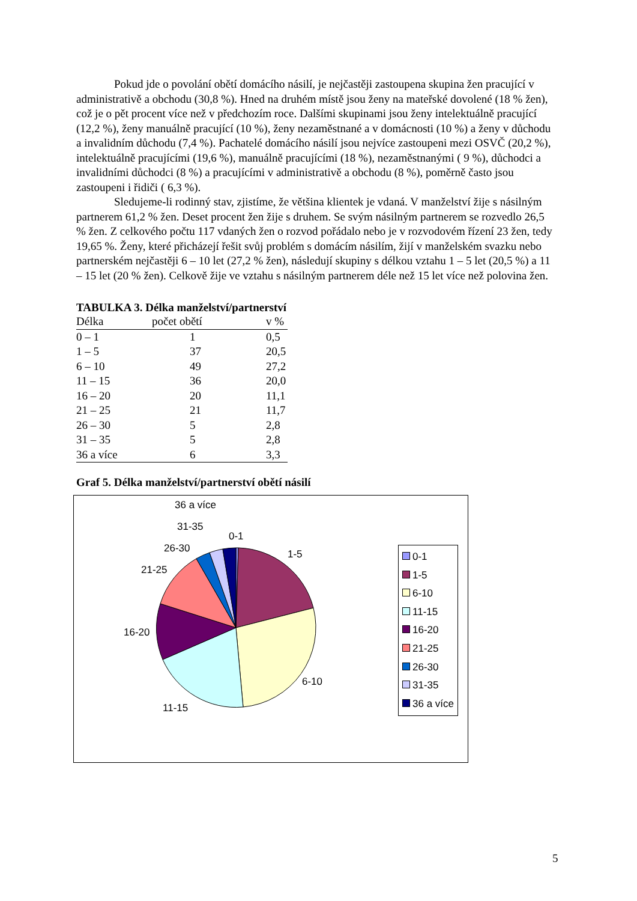Pokud jde o povolání obětí domácího násilí, je nejčastěji zastoupena skupina žen pracující v administrativě a obchodu (30,8 %). Hned na druhém místě jsou ženy na mateřské dovolené (18 % žen), což je o pět procent více než v předchozím roce. Dalšími skupinami jsou ženy intelektuálně pracující (12,2 %), ženy manuálně pracující (10 %), ženy nezaměstnané a v domácnosti (10 %) a ženy v důchodu a invalidním důchodu (7,4 %). Pachatelé domácího násilí jsou nejvíce zastoupeni mezi OSVČ (20,2 %), intelektuálně pracujícími (19,6 %), manuálně pracujícími (18 %), nezaměstnanými ( 9 %), důchodci a invalidními důchodci (8 %) a pracujícími v administrativě a obchodu (8 %), poměrně často jsou zastoupeni i řidiči ( 6,3 %).
Sledujeme-li rodinný stav, zjistíme, že většina klientek je vdaná. V manželství žije s násilným partnerem 61,2 % žen. Deset procent žen žije s druhem. Se svým násilným partnerem se rozvedlo 26,5 % žen. Z celkového počtu 117 vdaných žen o rozvod pořádalo nebo je v rozvodovém řízení 23 žen, tedy 19,65 %. Ženy, které přicházejí řešit svůj problém s domácím násilím, žijí v manželském svazku nebo partnerském nejčastěji 6 – 10 let (27,2 % žen), následují skupiny s délkou vztahu 1 – 5 let (20,5 %) a 11 – 15 let (20 % žen). Celkově žije ve vztahu s násilným partnerem déle než 15 let více než polovina žen.
TABULKA 3. Délka manželství/partnerství
| Délka | počet obětí | v % |
| --- | --- | --- |
| 0 – 1 | 1 | 0,5 |
| 1 – 5 | 37 | 20,5 |
| 6 – 10 | 49 | 27,2 |
| 11 – 15 | 36 | 20,0 |
| 16 – 20 | 20 | 11,1 |
| 21 – 25 | 21 | 11,7 |
| 26 – 30 | 5 | 2,8 |
| 31 – 35 | 5 | 2,8 |
| 36 a více | 6 | 3,3 |
Graf 5. Délka manželství/partnerství obětí násilí
36 a více
31-35
0-1
26-30 1-5
21-25
16-20
6-10
11-15
0-1
1-5
6-10
11-15
16-20
21-25
26-30
31-35
36 a více
5